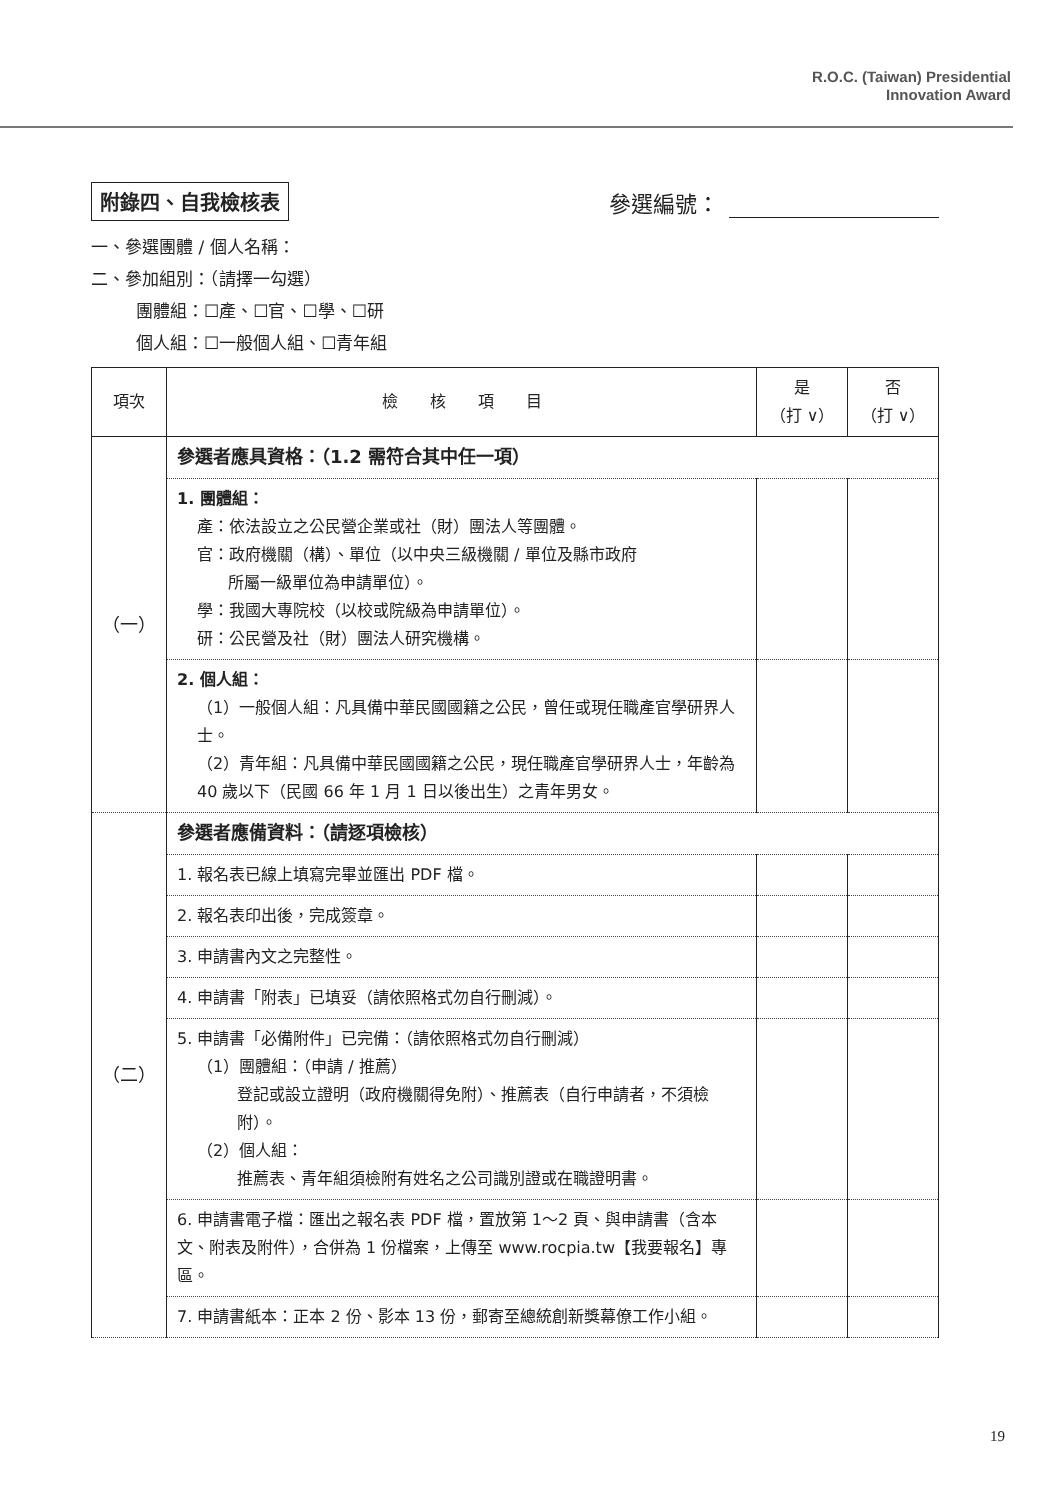R.O.C. (Taiwan) Presidential
Innovation Award
附錄四、自我檢核表
參選編號：
一、參選團體 / 個人名稱：
二、參加組別：（請擇一勾選）
團體組：☐產、☐官、☐學、☐研
個人組：☐一般個人組、☐青年組
| 項次 | 檢 核 項 目 | 是 （打 ∨） | 否 （打 ∨） |
| --- | --- | --- | --- |
| （一） | 參選者應具資格：（1.2 需符合其中任一項） | | |
| | 1. 團體組： 產：依法設立之公民營企業或社（財）團法人等團體。 官：政府機關（構）、單位（以中央三級機關 / 單位及縣市政府 所屬一級單位為申請單位）。 學：我國大專院校（以校或院級為申請單位）。 研：公民營及社（財）團法人研究機構。 | | |
| | 2. 個人組： （1）一般個人組：凡具備中華民國國籍之公民，曾任或現任職產官學研界人士。 （2）青年組：凡具備中華民國國籍之公民，現任職產官學研界人士，年齡為 40 歲以下（民國 66 年 1 月 1 日以後出生）之青年男女。 | | |
| （二） | 參選者應備資料：（請逐項檢核） | | |
| | 1. 報名表已線上填寫完畢並匯出 PDF 檔。 | | |
| | 2. 報名表印出後，完成簽章。 | | |
| | 3. 申請書內文之完整性。 | | |
| | 4. 申請書「附表」已填妥（請依照格式勿自行刪減）。 | | |
| | 5. 申請書「必備附件」已完備：（請依照格式勿自行刪減） （1）團體組：（申請 / 推薦） 登記或設立證明（政府機關得免附）、推薦表（自行申請者，不須檢附）。 （2）個人組： 推薦表、青年組須檢附有姓名之公司識別證或在職證明書。 | | |
| | 6. 申請書電子檔：匯出之報名表 PDF 檔，置放第 1～2 頁、與申請書（含本文、附表及附件），合併為 1 份檔案，上傳至 www.rocpia.tw【我要報名】專區。 | | |
| | 7. 申請書紙本：正本 2 份、影本 13 份，郵寄至總統創新獎幕僚工作小組。 | | |
19